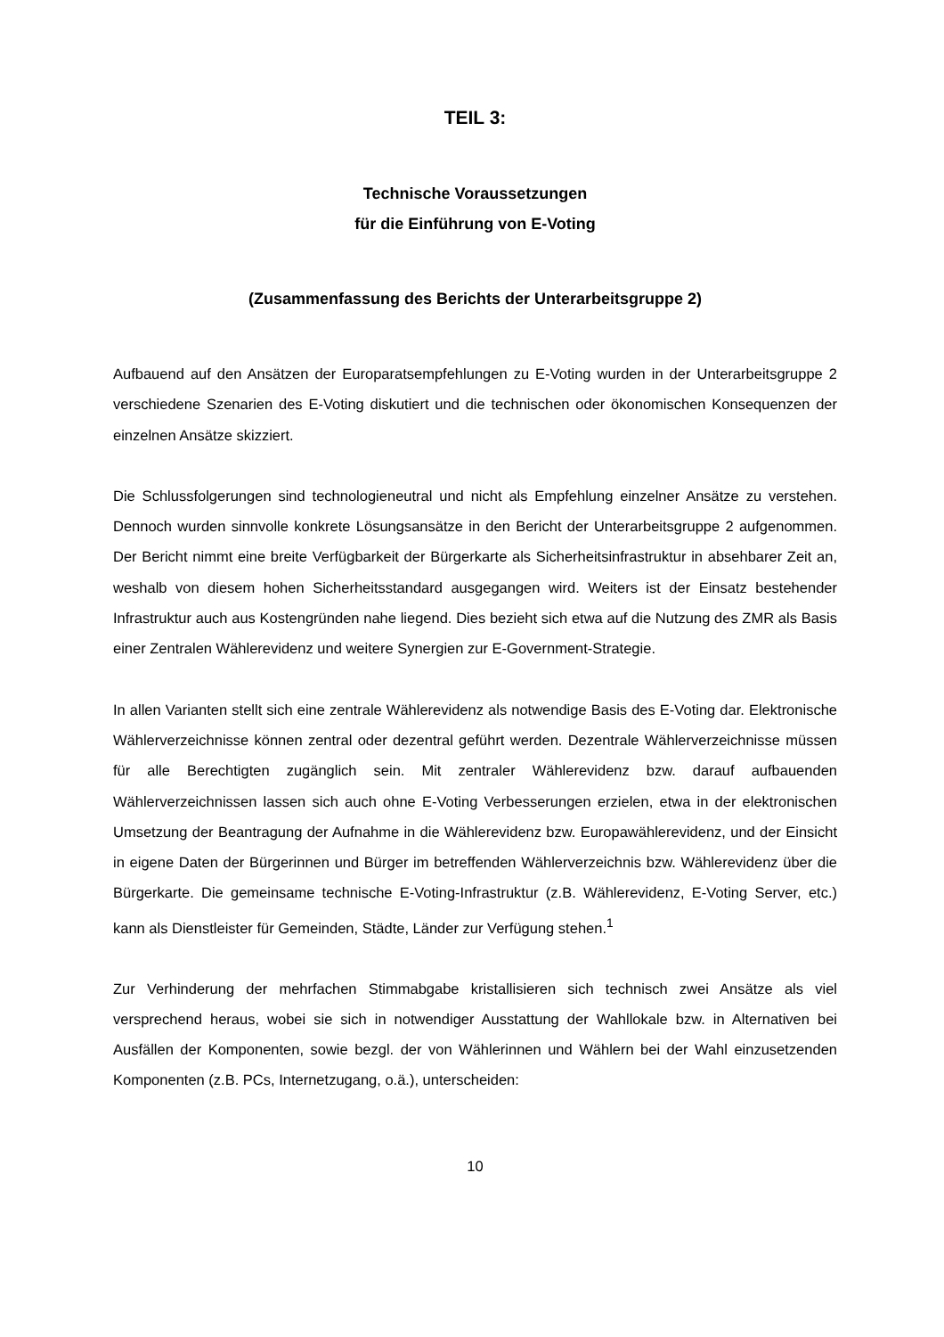TEIL 3:
Technische Voraussetzungen
für die Einführung von E-Voting
(Zusammenfassung des Berichts der Unterarbeitsgruppe 2)
Aufbauend auf den Ansätzen der Europaratsempfehlungen zu E-Voting wurden in der Unterarbeitsgruppe 2 verschiedene Szenarien des E-Voting diskutiert und die technischen oder ökonomischen Konsequenzen der einzelnen Ansätze skizziert.
Die Schlussfolgerungen sind technologieneutral und nicht als Empfehlung einzelner Ansätze zu verstehen. Dennoch wurden sinnvolle konkrete Lösungsansätze in den Bericht der Unterarbeitsgruppe 2 aufgenommen. Der Bericht nimmt eine breite Verfügbarkeit der Bürgerkarte als Sicherheitsinfrastruktur in absehbarer Zeit an, weshalb von diesem hohen Sicherheitsstandard ausgegangen wird. Weiters ist der Einsatz bestehender Infrastruktur auch aus Kostengründen nahe liegend. Dies bezieht sich etwa auf die Nutzung des ZMR als Basis einer Zentralen Wählerevidenz und weitere Synergien zur E-Government-Strategie.
In allen Varianten stellt sich eine zentrale Wählerevidenz als notwendige Basis des E-Voting dar. Elektronische Wählerverzeichnisse können zentral oder dezentral geführt werden. Dezentrale Wählerverzeichnisse müssen für alle Berechtigten zugänglich sein. Mit zentraler Wählerevidenz bzw. darauf aufbauenden Wählerverzeichnissen lassen sich auch ohne E-Voting Verbesserungen erzielen, etwa in der elektronischen Umsetzung der Beantragung der Aufnahme in die Wählerevidenz bzw. Europawählerevidenz, und der Einsicht in eigene Daten der Bürgerinnen und Bürger im betreffenden Wählerverzeichnis bzw. Wählerevidenz über die Bürgerkarte. Die gemeinsame technische E-Voting-Infrastruktur (z.B. Wählerevidenz, E-Voting Server, etc.) kann als Dienstleister für Gemeinden, Städte, Länder zur Verfügung stehen.<sup>1</sup>
Zur Verhinderung der mehrfachen Stimmabgabe kristallisieren sich technisch zwei Ansätze als viel versprechend heraus, wobei sie sich in notwendiger Ausstattung der Wahllokale bzw. in Alternativen bei Ausfällen der Komponenten, sowie bezgl. der von Wählerinnen und Wählern bei der Wahl einzusetzenden Komponenten (z.B. PCs, Internetzugang, o.ä.), unterscheiden:
10